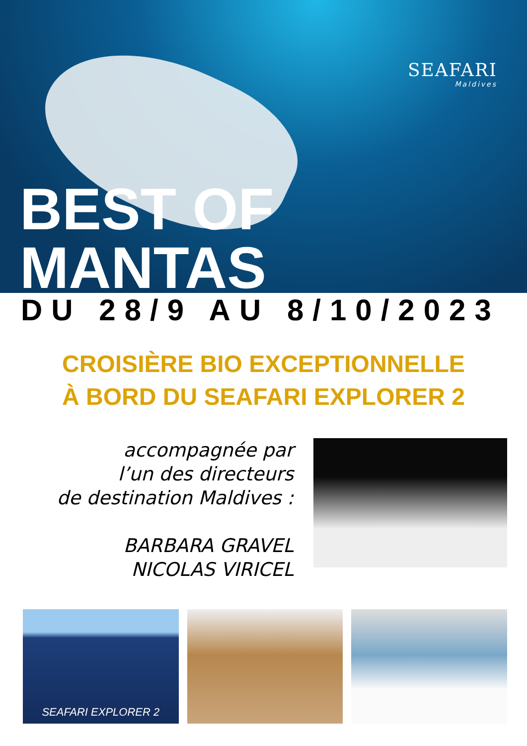SEAFARI
Maldives
BEST OF MANTAS
DU 28/9 AU 8/10/2023
CROISIÈRE BIO EXCEPTIONNELLE
À BORD DU SEAFARI EXPLORER 2
accompagnée par
l’un des directeurs
de destination Maldives :
BARBARA GRAVEL
NICOLAS VIRICEL
SEAFARI EXPLORER 2